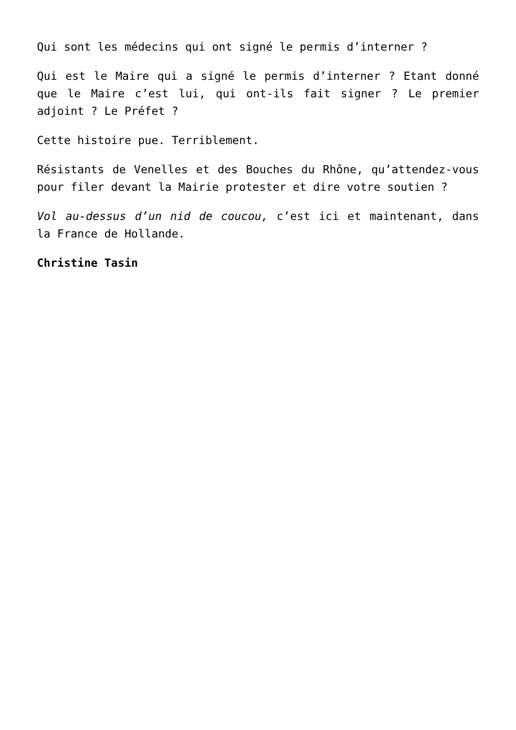Qui sont les médecins qui ont signé le permis d’interner ?
Qui est le Maire qui a signé le permis d’interner ? Etant donné que le Maire c’est lui, qui ont-ils fait signer ? Le premier adjoint ? Le Préfet ?
Cette histoire pue. Terriblement.
Résistants de Venelles et des Bouches du Rhône, qu’attendez-vous pour filer devant la Mairie protester et dire votre soutien ?
Vol au-dessus d’un nid de coucou, c’est ici et maintenant, dans la France de Hollande.
Christine Tasin